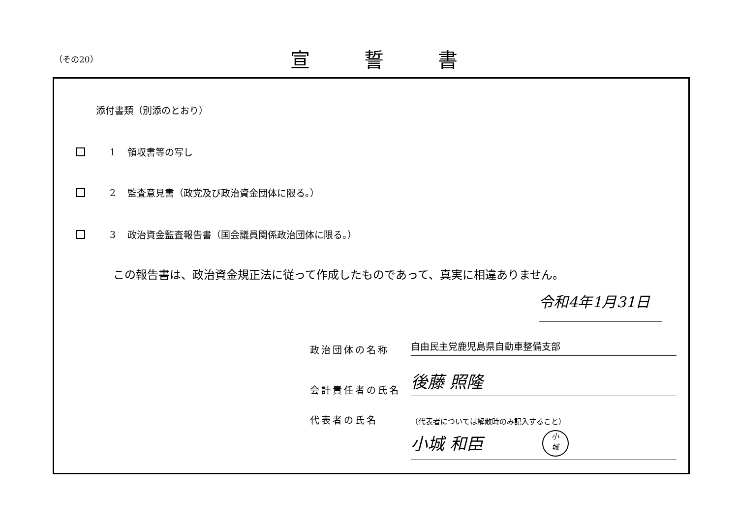（その20）
宣誓書
添付書類（別添のとおり）
1 領収書等の写し
2 監査意見書（政党及び政治資金団体に限る。）
3 政治資金監査報告書（国会議員関係政治団体に限る。）
この報告書は、政治資金規正法に従って作成したものであって、真実に相違ありません。
令和4年1月31日
政治団体の名称
自由民主党鹿児島県自動車整備支部
会計責任者の氏名
後藤 照隆
代表者の氏名
（代表者については解散時のみ記入すること）
小城 和臣 小
城